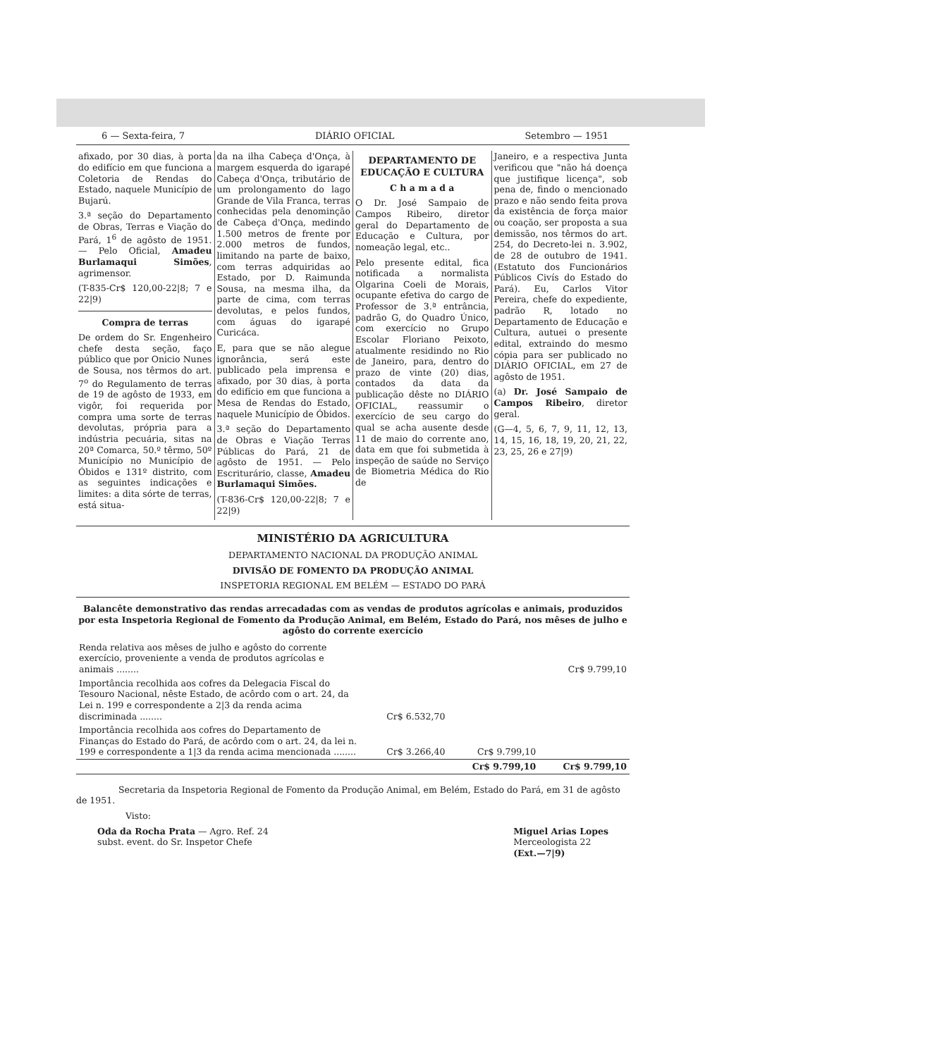6 — Sexta-feira, 7 DIÁRIO OFICIAL Setembro — 1951
afixado, por 30 dias, à porta do edifício em que funciona a Coletoria de Rendas do Estado, naquele Município de Bujarú.
3.ª seção do Departamento de Obras, Terras e Viação do Pará, 1<sup>6</sup> de agôsto de 1951. — Pelo Oficial, Amadeu Burlamaqui Simões, agrimensor.
(T-835-Cr$ 120,00-22|8; 7 e 22|9)
Compra de terras
De ordem do Sr. Engenheiro chefe desta seção, faço público que por Onicio Nunes de Sousa, nos têrmos do art. 7<sup>o</sup> do Regulamento de terras de 19 de agôsto de 1933, em vigôr, foi requerida por compra uma sorte de terras devolutas, própria para a indústria pecuária, sitas na 20ª Comarca, 50.º têrmo, 50º Município no Município de Óbidos e 131º distrito, com as seguintes indicações e limites: a dita sórte de terras, está situa-
da na ilha Cabeça d'Onça, à margem esquerda do igarapé Cabeça d'Onça, tributário de um prolongamento do lago Grande de Vila Franca, terras conhecidas pela denominção de Cabeça d'Onça, medindo 1.500 metros de frente por 2.000 metros de fundos, limitando na parte de baixo, com terras adquiridas ao Estado, por D. Raimunda Sousa, na mesma ilha, da parte de cima, com terras devolutas, e pelos fundos, com águas do igarapé Curicáca.
E, para que se não alegue ignorância, será este publicado pela imprensa e afixado, por 30 dias, à porta do edifício em que funciona a Mesa de Rendas do Estado, naquele Município de Óbidos.
3.ª seção do Departamento de Obras e Viação Terras Públicas do Pará, 21 de agôsto de 1951. — Pelo Escriturário, classe, Amadeu Burlamaqui Simões.
(T-836-Cr$ 120,00-22|8; 7 e 22|9)
DEPARTAMENTO DE EDUCAÇÃO E CULTURA
C h a m a d a
O Dr. José Sampaio de Campos Ribeiro, diretor geral do Departamento de Educação e Cultura, por nomeação legal, etc..
Pelo presente edital, fica notificada a normalista Olgarina Coeli de Morais, ocupante efetiva do cargo de Professor de 3.ª entrância, padrão G, do Quadro Único, com exercício no Grupo Escolar Floriano Peixoto, atualmente residindo no Rio de Janeiro, para, dentro do prazo de vinte (20) dias, contados da data da publicação dêste no DIÁRIO OFICIAL, reassumir o exercício de seu cargo do qual se acha ausente desde 11 de maio do corrente ano, data em que foi submetida à inspeção de saúde no Serviço de Biometria Médica do Rio de
Janeiro, e a respectiva Junta verificou que "não há doença que justifique licença", sob pena de, findo o mencionado prazo e não sendo feita prova da existência de força maior ou coação, ser proposta a sua demissão, nos têrmos do art. 254, do Decreto-lei n. 3.902, de 28 de outubro de 1941. (Estatuto dos Funcionários Públicos Civís do Estado do Pará). Eu, Carlos Vitor Pereira, chefe do expediente, padrão R, lotado no Departamento de Educação e Cultura, autuei o presente edital, extraindo do mesmo cópia para ser publicado no DIÁRIO OFICIAL, em 27 de agôsto de 1951.
(a) Dr. José Sampaio de Campos Ribeiro, diretor geral.
(G—4, 5, 6, 7, 9, 11, 12, 13, 14, 15, 16, 18, 19, 20, 21, 22, 23, 25, 26 e 27|9)
MINISTÉRIO DA AGRICULTURA
DEPARTAMENTO NACIONAL DA PRODUÇÃO ANIMAL
DIVISÃO DE FOMENTO DA PRODUÇÃO ANIMAL
INSPETORIA REGIONAL EM BELÉM — ESTADO DO PARÁ
Balancête demonstrativo das rendas arrecadadas com as vendas de produtos agrícolas e animais, produzidos por esta Inspetoria Regional de Fomento da Produção Animal, em Belém, Estado do Pará, nos mêses de julho e agôsto do corrente exercício
| Renda relativa aos mêses de julho e agôsto do corrente exercício, proveniente a venda de produtos agrícolas e animais ........ | | | Cr$ 9.799,10 |
| Importância recolhida aos cofres da Delegacia Fiscal do Tesouro Nacional, nêste Estado, de acôrdo com o art. 24, da Lei n. 199 e correspondente a 2/3 da renda acima discriminada ........ | Cr$ 6.532,70 | | |
| Importância recolhida aos cofres do Departamento de Finanças do Estado do Pará, de acôrdo com o art. 24, da lei n. 199 e correspondente a 1/3 da renda acima mencionada ........ | Cr$ 3.266,40 | Cr$ 9.799,10 | |
| | | Cr$ 9.799,10 | Cr$ 9.799,10 |
Secretaria da Inspetoria Regional de Fomento da Produção Animal, em Belém, Estado do Pará, em 31 de agôsto de 1951.
Visto:
Oda da Rocha Prata — Agro. Ref. 24
subst. event. do Sr. Inspetor Chefe
Miguel Arias Lopes
Merceologista 22
(Ext.—7|9)